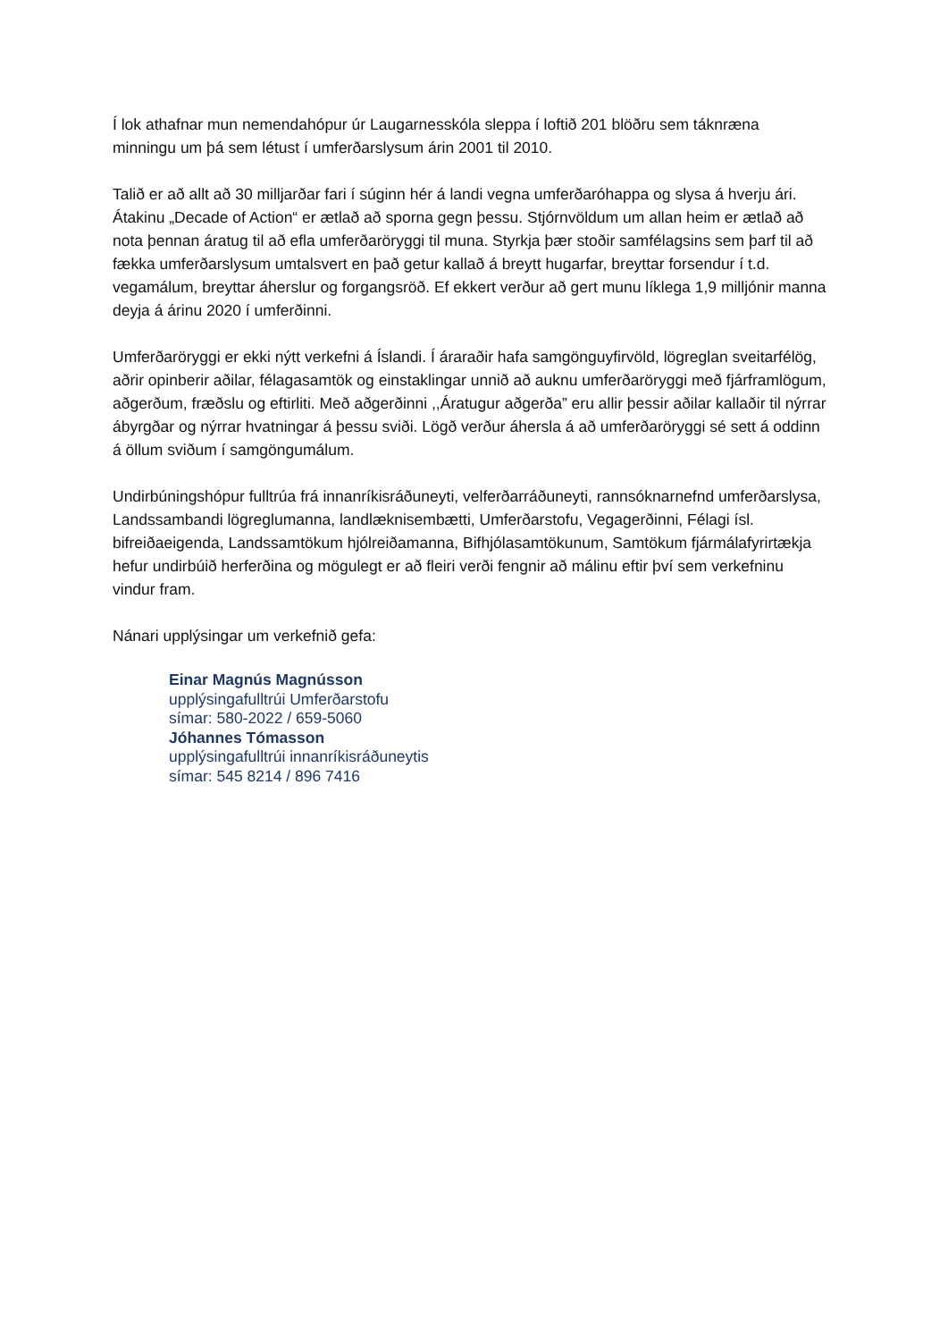Í lok athafnar mun nemendahópur úr Laugarnesskóla sleppa í loftið 201 blöðru sem táknræna minningu um þá sem létust í umferðarslysum árin 2001 til 2010.
Talið er að allt að 30 milljarðar fari í súginn hér á landi vegna umferðaróhappa og slysa á hverju ári. Átakinu „Decade of Action“ er ætlað að sporna gegn þessu. Stjórnvöldum um allan heim er ætlað að nota þennan áratug til að efla umferðaröryggi til muna. Styrkja þær stoðir samfélagsins sem þarf til að fækka umferðarslysum umtalsvert en það getur kallað á breytt hugarfar, breyttar forsendur í t.d. vegamálum, breyttar áherslur og forgangsröð. Ef ekkert verður að gert munu líklega 1,9 milljónir manna deyja á árinu 2020 í umferðinni.
Umferðaröryggi er ekki nýtt verkefni á Íslandi. Í áraraðir hafa samgönguyfirvöld, lögreglan sveitarfélög, aðrir opinberir aðilar, félagasamtök og einstaklingar unnið að auknu umferðaröryggi með fjárframlögum, aðgerðum, fræðslu og eftirliti. Með aðgerðinni ,,Áratugur aðgerða” eru allir þessir aðilar kallaðir til nýrrar ábyrgðar og nýrrar hvatningar á þessu sviði. Lögð verður áhersla á að umferðaröryggi sé sett á oddinn á öllum sviðum í samgöngumálum.
Undirbúningshópur fulltrúa frá innanríkisráðuneyti, velferðarráðuneyti, rannsóknarnefnd umferðarslysa, Landssambandi lögreglumanna, landlæknisembætti, Umferðarstofu, Vegagerðinni, Félagi ísl. bifreiðaeigenda, Landssamtökum hjólreiðamanna, Bifhjólasamtökunum, Samtökum fjármálafyrirtækja hefur undirbúið herferðina og mögulegt er að fleiri verði fengnir að málinu eftir því sem verkefninu vindur fram.
Nánari upplýsingar um verkefnið gefa:
Einar Magnús Magnússon
upplýsingafulltrúi Umferðarstofu
símar: 580-2022 / 659-5060
Jóhannes Tómasson
upplýsingafulltrúi innanríkisráðuneytis
símar: 545 8214 / 896 7416